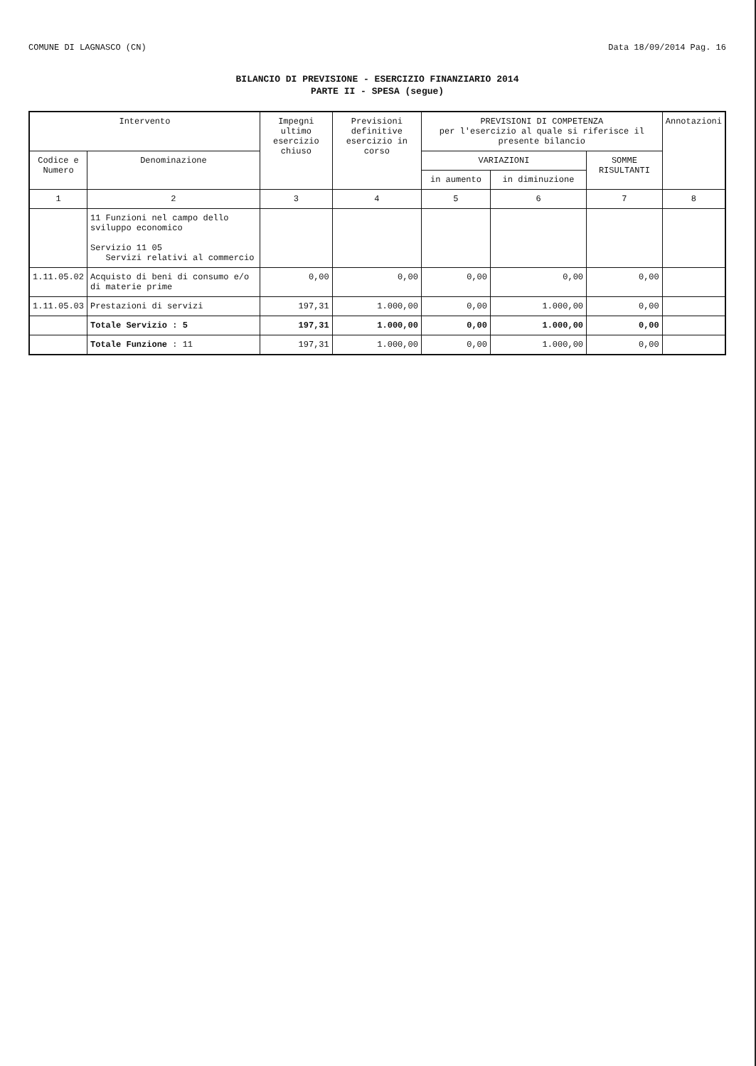COMUNE DI LAGNASCO (CN) Data 18/09/2014 Pag. 16
BILANCIO DI PREVISIONE - ESERCIZIO FINANZIARIO 2014
PARTE II - SPESA (segue)
| Intervento | | Impegni ultimo esercizio chiuso | Previsioni definitive esercizio in corso | PREVISIONI DI COMPETENZA per l'esercizio al quale si riferisce il presente bilancio | | | Annotazioni |
| --- | --- | --- | --- | --- | --- | --- | --- |
| Codice e Numero | Denominazione | | | VARIAZIONI | | SOMME RISULTANTI | |
| | | | | in aumento | in diminuzione | | |
| 1 | 2 | 3 | 4 | 5 | 6 | 7 | 8 |
| | 11 Funzioni nel campo dello sviluppo economico Servizio 11 05 Servizi relativi al commercio | | | | | | |
| 1.11.05.02 | Acquisto di beni di consumo e/o di materie prime | 0,00 | 0,00 | 0,00 | 0,00 | 0,00 | |
| 1.11.05.03 | Prestazioni di servizi | 197,31 | 1.000,00 | 0,00 | 1.000,00 | 0,00 | |
| | Totale Servizio : 5 | 197,31 | 1.000,00 | 0,00 | 1.000,00 | 0,00 | |
| | Totale Funzione : 11 | 197,31 | 1.000,00 | 0,00 | 1.000,00 | 0,00 | |